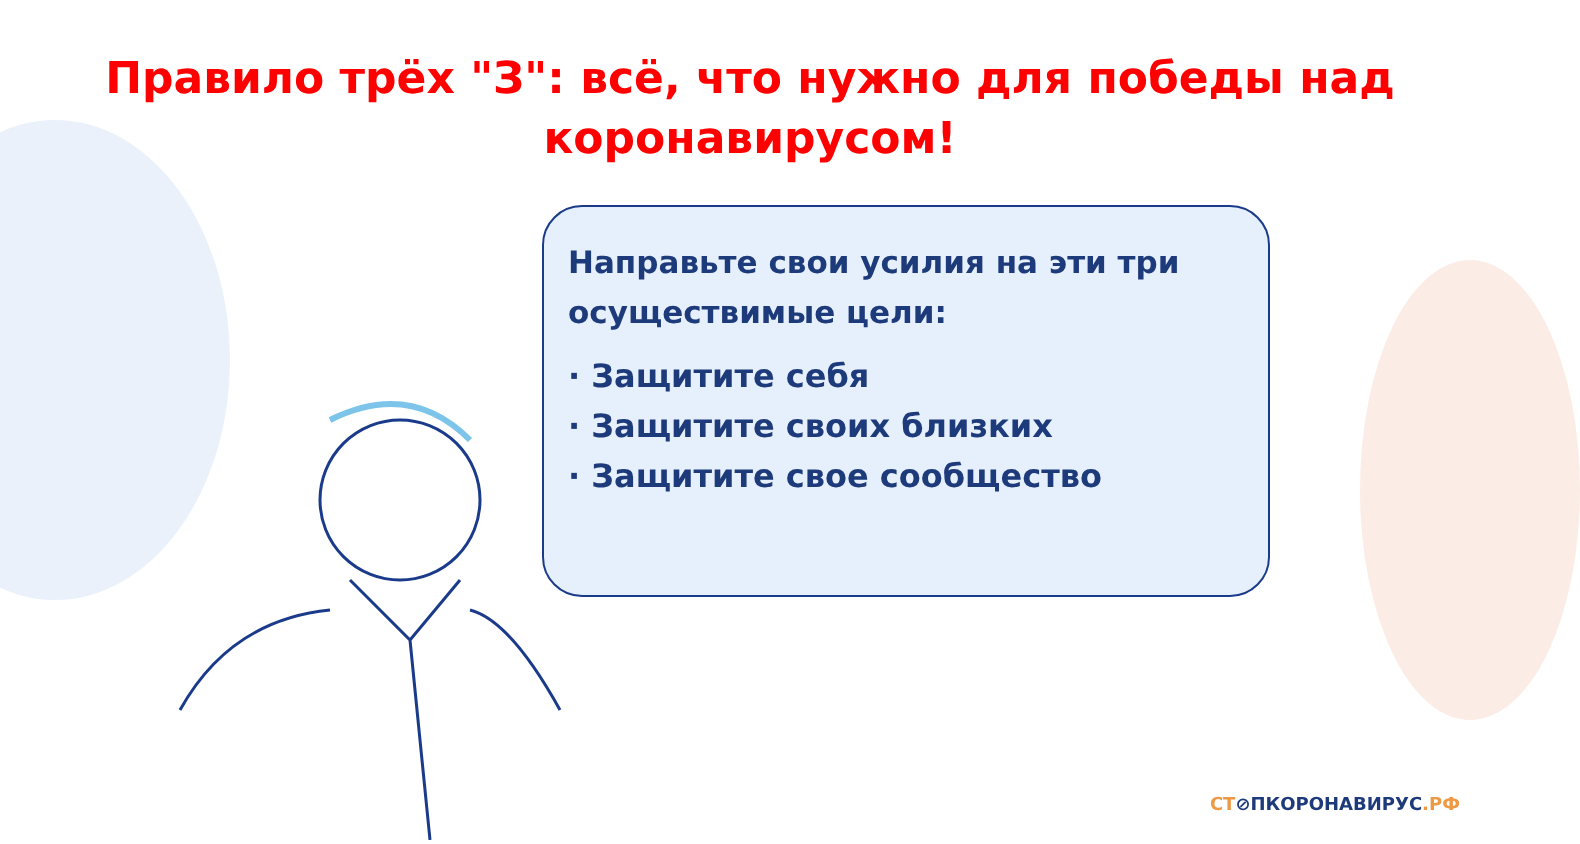Правило трёх "З": всё, что нужно для победы над коронавирусом!
Направьте свои усилия на эти три осуществимые цели:
· Защитите себя
· Защитите своих близких
· Защитите свое сообщество
СТ⊘ПКОРОНАВИРУС.РФ